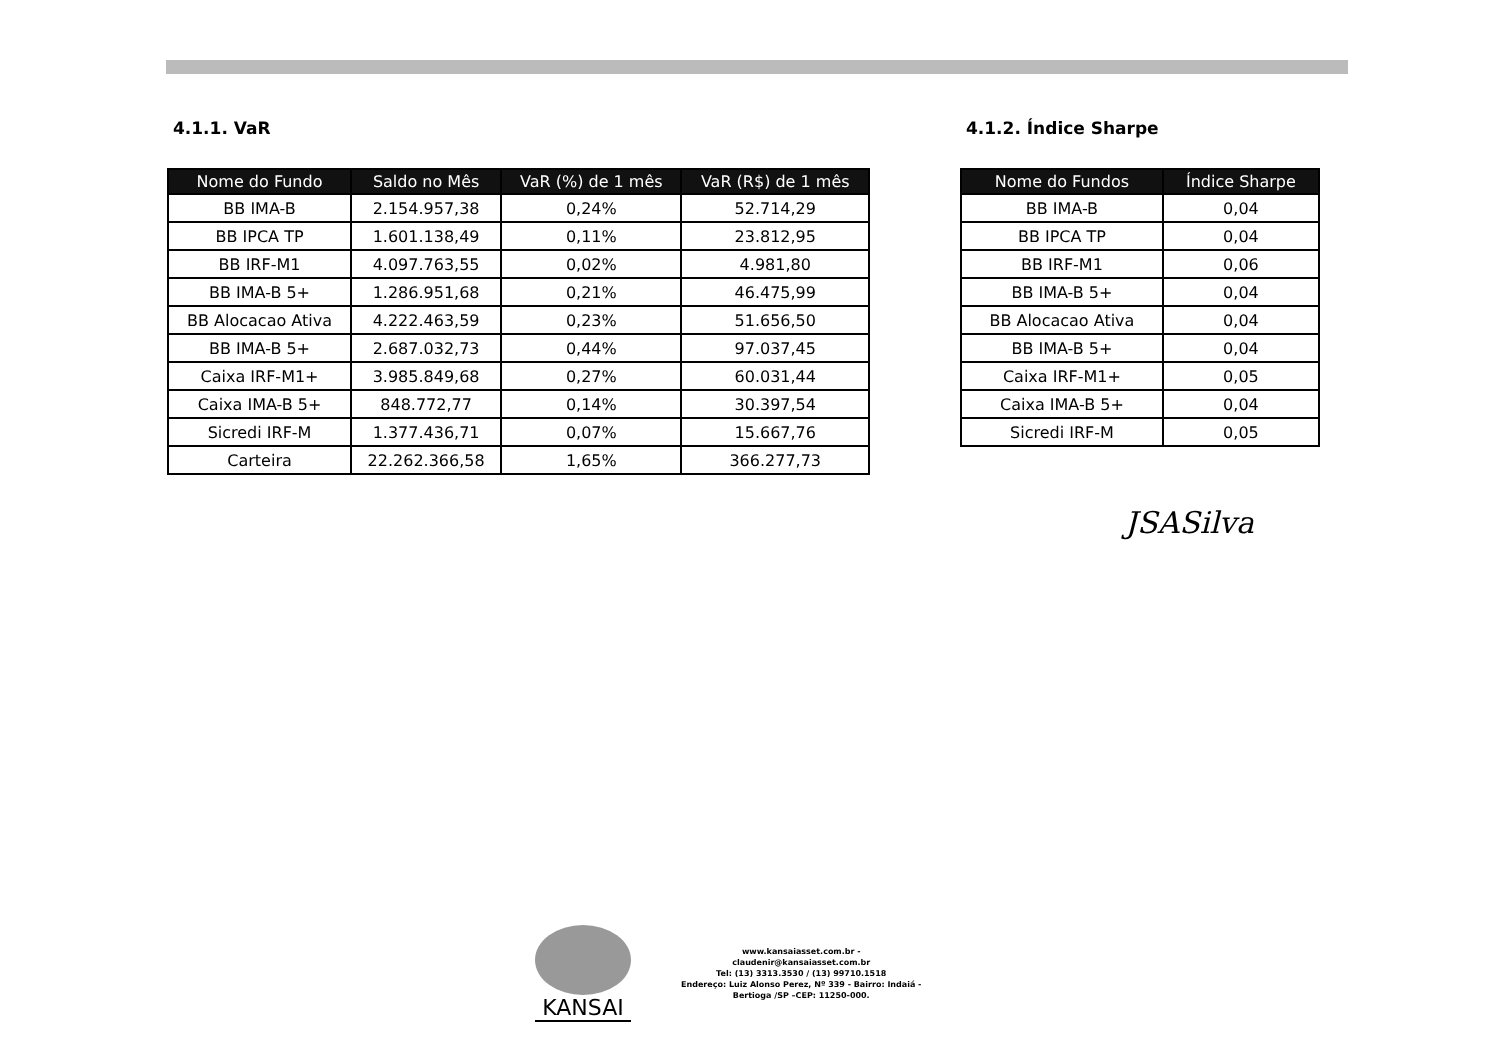4.1.1. VaR
| Nome do Fundo | Saldo no Mês | VaR (%) de 1 mês | VaR (R$) de 1 mês |
| --- | --- | --- | --- |
| BB IMA-B | 2.154.957,38 | 0,24% | 52.714,29 |
| BB IPCA TP | 1.601.138,49 | 0,11% | 23.812,95 |
| BB IRF-M1 | 4.097.763,55 | 0,02% | 4.981,80 |
| BB IMA-B 5+ | 1.286.951,68 | 0,21% | 46.475,99 |
| BB Alocacao Ativa | 4.222.463,59 | 0,23% | 51.656,50 |
| BB IMA-B 5+ | 2.687.032,73 | 0,44% | 97.037,45 |
| Caixa IRF-M1+ | 3.985.849,68 | 0,27% | 60.031,44 |
| Caixa IMA-B 5+ | 848.772,77 | 0,14% | 30.397,54 |
| Sicredi IRF-M | 1.377.436,71 | 0,07% | 15.667,76 |
| Carteira | 22.262.366,58 | 1,65% | 366.277,73 |
4.1.2. Índice Sharpe
| Nome do Fundos | Índice Sharpe |
| --- | --- |
| BB IMA-B | 0,04 |
| BB IPCA TP | 0,04 |
| BB IRF-M1 | 0,06 |
| BB IMA-B 5+ | 0,04 |
| BB Alocacao Ativa | 0,04 |
| BB IMA-B 5+ | 0,04 |
| Caixa IRF-M1+ | 0,05 |
| Caixa IMA-B 5+ | 0,04 |
| Sicredi IRF-M | 0,05 |
JSASilva
KANSAI
www.kansaiasset.com.br -
claudenir@kansaiasset.com.br
Tel: (13) 3313.3530 / (13) 99710.1518
Endereço: Luiz Alonso Perez, Nº 339 - Bairro: Indaiá -
Bertioga /SP –CEP: 11250-000.